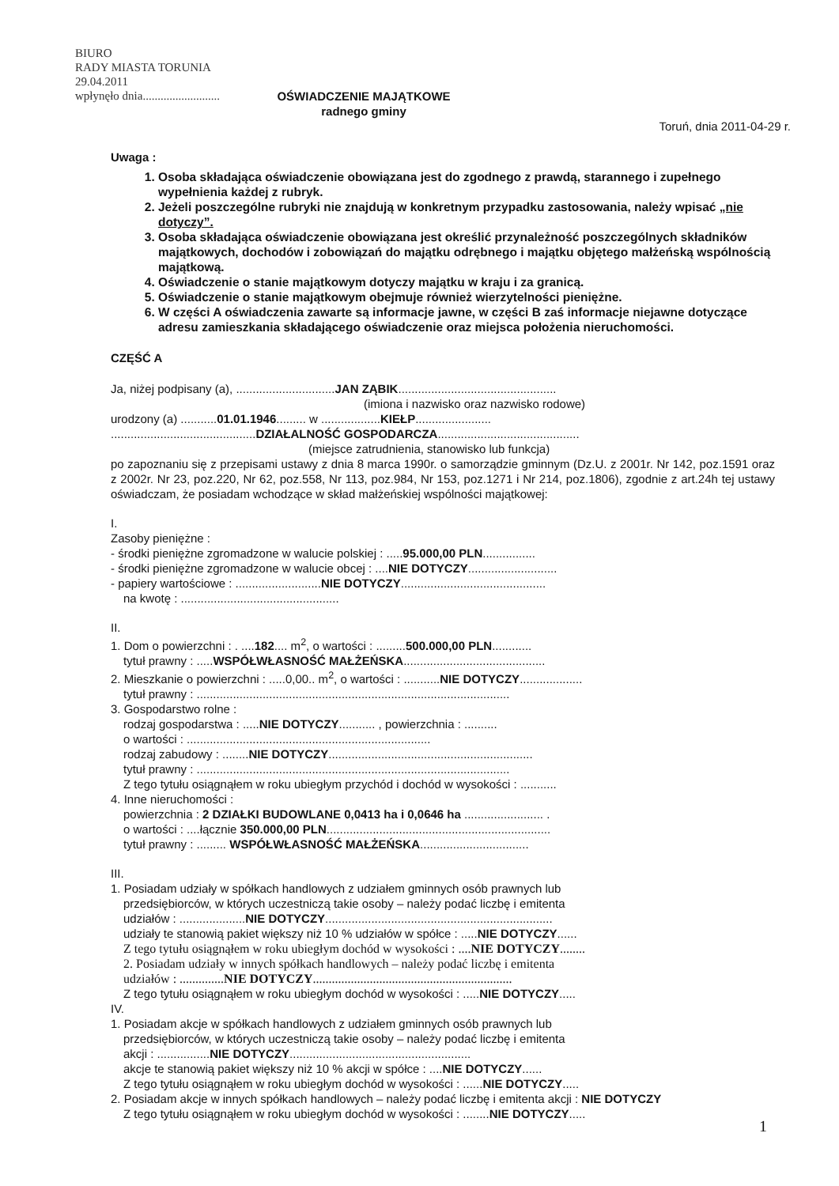BIURO
RADY MIASTA TORUNIA
29.04.2011
wpłynęło dnia..........................
OŚWIADCZENIE MAJĄTKOWE
radnego gminy
Toruń, dnia 2011-04-29 r.
Uwaga :
1. Osoba składająca oświadczenie obowiązana jest do zgodnego z prawdą, starannego i zupełnego wypełnienia każdej z rubryk.
2. Jeżeli poszczególne rubryki nie znajdują w konkretnym przypadku zastosowania, należy wpisać „nie dotyczy”.
3. Osoba składająca oświadczenie obowiązana jest określić przynależność poszczególnych składników majątkowych, dochodów i zobowiązań do majątku odrębnego i majątku objętego małżeńską wspólnością majątkową.
4. Oświadczenie o stanie majątkowym dotyczy majątku w kraju i za granicą.
5. Oświadczenie o stanie majątkowym obejmuje również wierzytelności pieniężne.
6. W części A oświadczenia zawarte są informacje jawne, w części B zaś informacje niejawne dotyczące adresu zamieszkania składającego oświadczenie oraz miejsca położenia nieruchomości.
CZĘŚĆ A
Ja, niżej podpisany (a), ..............................JAN ZĄBIK................................................
(imiona i nazwisko oraz nazwisko rodowe)
urodzony (a) ...........01.01.1946......... w ..................KIEŁP.......................
............................................DZIAŁALNOŚĆ GOSPODARCZA...........................................
(miejsce zatrudnienia, stanowisko lub funkcja)
po zapoznaniu się z przepisami ustawy z dnia 8 marca 1990r. o samorządzie gminnym (Dz.U. z 2001r. Nr 142, poz.1591 oraz z 2002r. Nr 23, poz.220, Nr 62, poz.558, Nr 113, poz.984, Nr 153, poz.1271 i Nr 214, poz.1806), zgodnie z art.24h tej ustawy oświadczam, że posiadam wchodzące w skład małżeńskiej wspólności majątkowej:
I.
Zasoby pieniężne :
- środki pieniężne zgromadzone w walucie polskiej : .....95.000,00 PLN................
- środki pieniężne zgromadzone w walucie obcej : ....NIE DOTYCZY...........................
- papiery wartościowe : ..........................NIE DOTYCZY............................................
na kwotę : ................................................
II.
1. Dom o powierzchni : . ....182.... m<sup>2</sup>, o wartości : .........500.000,00 PLN............
tytuł prawny : .....WSPÓŁWŁASNOŚĆ MAŁŻEŃSKA...........................................
2. Mieszkanie o powierzchni : .....0,00.. m<sup>2</sup>, o wartości : ...........NIE DOTYCZY...................
tytuł prawny : ...............................................................................................
3. Gospodarstwo rolne :
rodzaj gospodarstwa : .....NIE DOTYCZY........... , powierzchnia : ..........
o wartości : ..........................................................................
rodzaj zabudowy : ........NIE DOTYCZY..............................................................
tytuł prawny : ...............................................................................................
Z tego tytułu osiągnąłem w roku ubiegłym przychód i dochód w wysokości : ...........
4. Inne nieruchomości :
powierzchnia : 2 DZIAŁKI BUDOWLANE 0,0413 ha i 0,0646 ha ........................ .
o wartości : ....łącznie 350.000,00 PLN....................................................................
tytuł prawny : ......... WSPÓŁWŁASNOŚĆ MAŁŻEŃSKA.................................
III.
1. Posiadam udziały w spółkach handlowych z udziałem gminnych osób prawnych lub
przedsiębiorców, w których uczestniczą takie osoby – należy podać liczbę i emitenta
udziałów : ....................NIE DOTYCZY.....................................................................
udziały te stanowią pakiet większy niż 10 % udziałów w spółce : .....NIE DOTYCZY......
Z tego tytułu osiągnąłem w roku ubiegłym dochód w wysokości : ....NIE DOTYCZY........
2. Posiadam udziały w innych spółkach handlowych – należy podać liczbę i emitenta
udziałów : ..............NIE DOTYCZY...............................................................
Z tego tytułu osiągnąłem w roku ubiegłym dochód w wysokości : .....NIE DOTYCZY.....
IV.
1. Posiadam akcje w spółkach handlowych z udziałem gminnych osób prawnych lub
przedsiębiorców, w których uczestniczą takie osoby – należy podać liczbę i emitenta
akcji : ................NIE DOTYCZY.......................................................
akcje te stanowią pakiet większy niż 10 % akcji w spółce : ....NIE DOTYCZY......
Z tego tytułu osiągnąłem w roku ubiegłym dochód w wysokości : ......NIE DOTYCZY.....
2. Posiadam akcje w innych spółkach handlowych – należy podać liczbę i emitenta akcji : NIE DOTYCZY
Z tego tytułu osiągnąłem w roku ubiegłym dochód w wysokości : ........NIE DOTYCZY.....
1